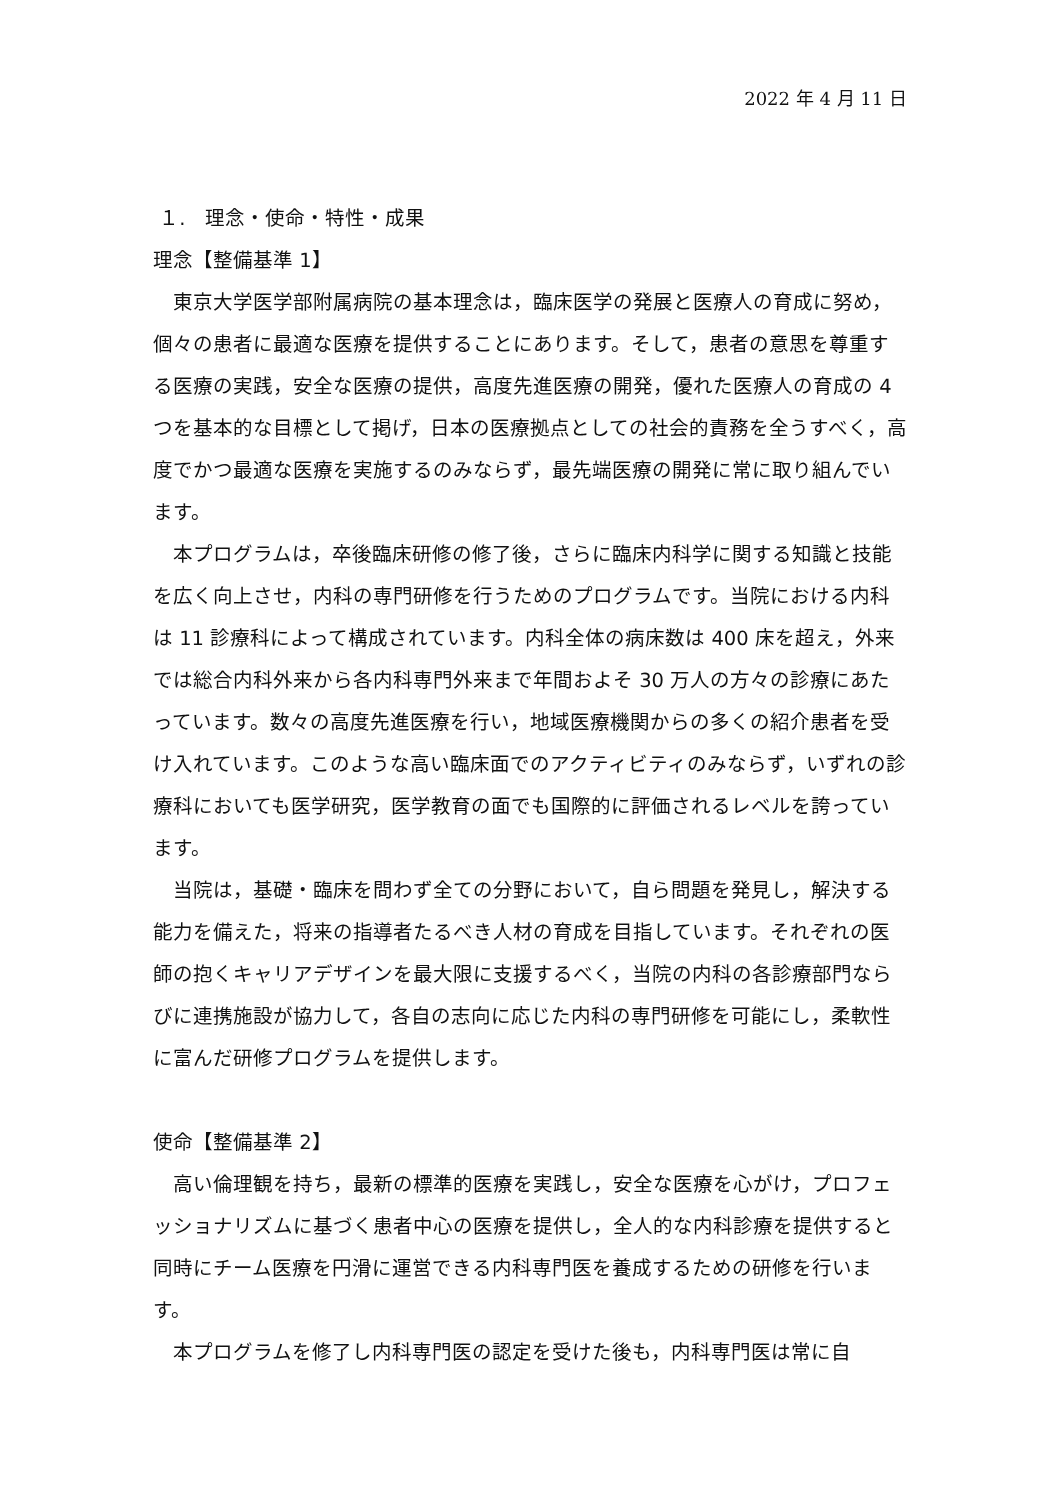2022 年 4 月 11 日
１.　理念・使命・特性・成果
理念【整備基準 1】
東京大学医学部附属病院の基本理念は，臨床医学の発展と医療人の育成に努め，個々の患者に最適な医療を提供することにあります。そして，患者の意思を尊重する医療の実践，安全な医療の提供，高度先進医療の開発，優れた医療人の育成の 4 つを基本的な目標として掲げ，日本の医療拠点としての社会的責務を全うすべく，高度でかつ最適な医療を実施するのみならず，最先端医療の開発に常に取り組んでいます。
本プログラムは，卒後臨床研修の修了後，さらに臨床内科学に関する知識と技能を広く向上させ，内科の専門研修を行うためのプログラムです。当院における内科は 11 診療科によって構成されています。内科全体の病床数は 400 床を超え，外来では総合内科外来から各内科専門外来まで年間およそ 30 万人の方々の診療にあたっています。数々の高度先進医療を行い，地域医療機関からの多くの紹介患者を受け入れています。このような高い臨床面でのアクティビティのみならず，いずれの診療科においても医学研究，医学教育の面でも国際的に評価されるレベルを誇っています。
当院は，基礎・臨床を問わず全ての分野において，自ら問題を発見し，解決する能力を備えた，将来の指導者たるべき人材の育成を目指しています。それぞれの医師の抱くキャリアデザインを最大限に支援するべく，当院の内科の各診療部門ならびに連携施設が協力して，各自の志向に応じた内科の専門研修を可能にし，柔軟性に富んだ研修プログラムを提供します。
使命【整備基準 2】
高い倫理観を持ち，最新の標準的医療を実践し，安全な医療を心がけ，プロフェッショナリズムに基づく患者中心の医療を提供し，全人的な内科診療を提供すると同時にチーム医療を円滑に運営できる内科専門医を養成するための研修を行います。
本プログラムを修了し内科専門医の認定を受けた後も，内科専門医は常に自